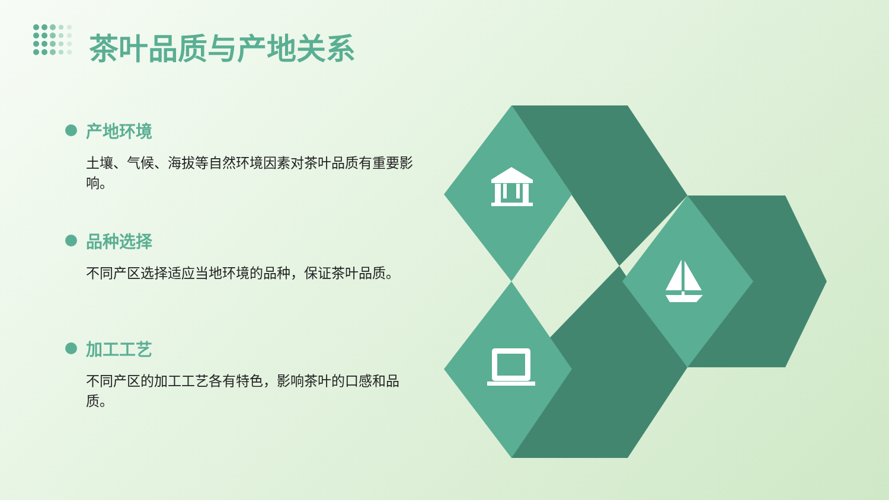茶叶品质与产地关系
产地环境
土壤、气候、海拔等自然环境因素对茶叶品质有重要影响。
品种选择
不同产区选择适应当地环境的品种，保证茶叶品质。
加工工艺
不同产区的加工工艺各有特色，影响茶叶的口感和品质。